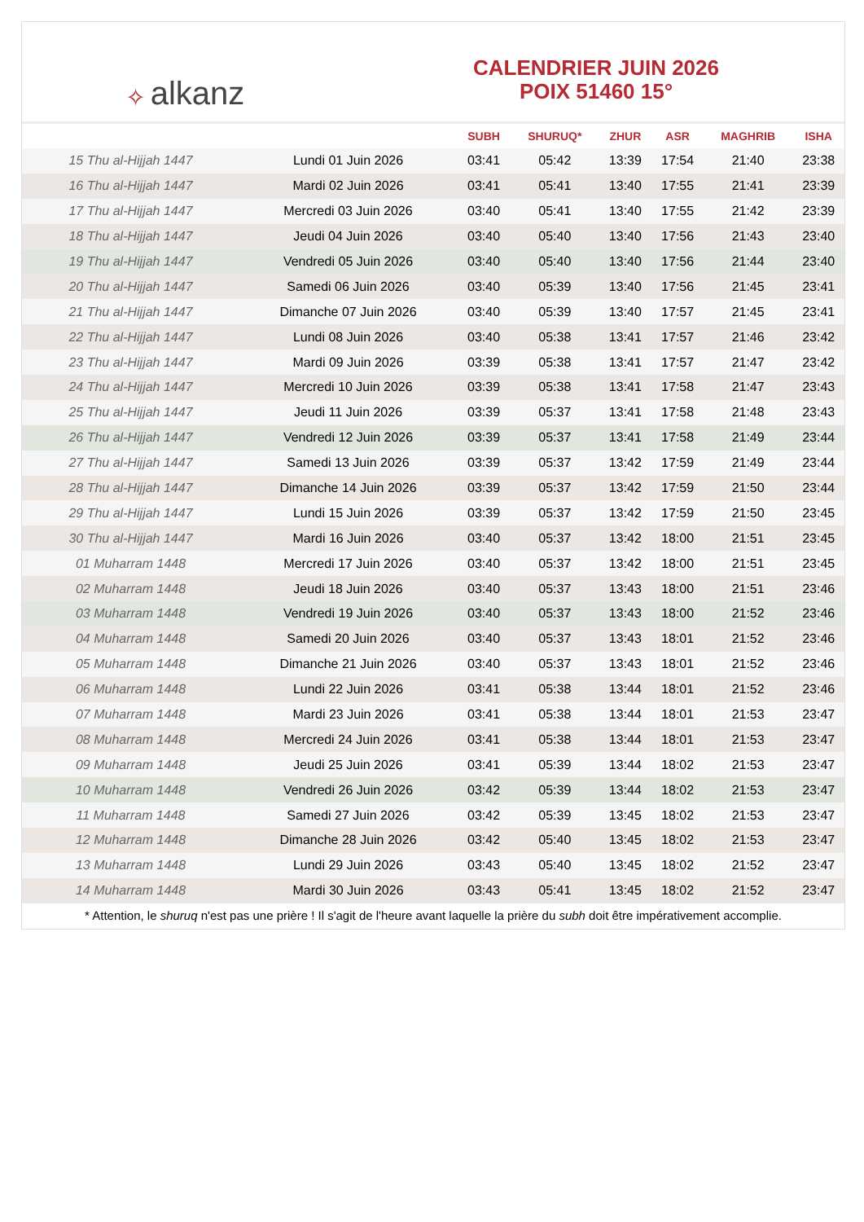✧ alkanz
CALENDRIER JUIN 2026
POIX 51460 15°
| | | SUBH | SHURUQ* | ZHUR | ASR | MAGHRIB | ISHA |
| --- | --- | --- | --- | --- | --- | --- | --- |
| 15 Thu al-Hijjah 1447 | Lundi 01 Juin 2026 | 03:41 | 05:42 | 13:39 | 17:54 | 21:40 | 23:38 |
| 16 Thu al-Hijjah 1447 | Mardi 02 Juin 2026 | 03:41 | 05:41 | 13:40 | 17:55 | 21:41 | 23:39 |
| 17 Thu al-Hijjah 1447 | Mercredi 03 Juin 2026 | 03:40 | 05:41 | 13:40 | 17:55 | 21:42 | 23:39 |
| 18 Thu al-Hijjah 1447 | Jeudi 04 Juin 2026 | 03:40 | 05:40 | 13:40 | 17:56 | 21:43 | 23:40 |
| 19 Thu al-Hijjah 1447 | Vendredi 05 Juin 2026 | 03:40 | 05:40 | 13:40 | 17:56 | 21:44 | 23:40 |
| 20 Thu al-Hijjah 1447 | Samedi 06 Juin 2026 | 03:40 | 05:39 | 13:40 | 17:56 | 21:45 | 23:41 |
| 21 Thu al-Hijjah 1447 | Dimanche 07 Juin 2026 | 03:40 | 05:39 | 13:40 | 17:57 | 21:45 | 23:41 |
| 22 Thu al-Hijjah 1447 | Lundi 08 Juin 2026 | 03:40 | 05:38 | 13:41 | 17:57 | 21:46 | 23:42 |
| 23 Thu al-Hijjah 1447 | Mardi 09 Juin 2026 | 03:39 | 05:38 | 13:41 | 17:57 | 21:47 | 23:42 |
| 24 Thu al-Hijjah 1447 | Mercredi 10 Juin 2026 | 03:39 | 05:38 | 13:41 | 17:58 | 21:47 | 23:43 |
| 25 Thu al-Hijjah 1447 | Jeudi 11 Juin 2026 | 03:39 | 05:37 | 13:41 | 17:58 | 21:48 | 23:43 |
| 26 Thu al-Hijjah 1447 | Vendredi 12 Juin 2026 | 03:39 | 05:37 | 13:41 | 17:58 | 21:49 | 23:44 |
| 27 Thu al-Hijjah 1447 | Samedi 13 Juin 2026 | 03:39 | 05:37 | 13:42 | 17:59 | 21:49 | 23:44 |
| 28 Thu al-Hijjah 1447 | Dimanche 14 Juin 2026 | 03:39 | 05:37 | 13:42 | 17:59 | 21:50 | 23:44 |
| 29 Thu al-Hijjah 1447 | Lundi 15 Juin 2026 | 03:39 | 05:37 | 13:42 | 17:59 | 21:50 | 23:45 |
| 30 Thu al-Hijjah 1447 | Mardi 16 Juin 2026 | 03:40 | 05:37 | 13:42 | 18:00 | 21:51 | 23:45 |
| 01 Muharram 1448 | Mercredi 17 Juin 2026 | 03:40 | 05:37 | 13:42 | 18:00 | 21:51 | 23:45 |
| 02 Muharram 1448 | Jeudi 18 Juin 2026 | 03:40 | 05:37 | 13:43 | 18:00 | 21:51 | 23:46 |
| 03 Muharram 1448 | Vendredi 19 Juin 2026 | 03:40 | 05:37 | 13:43 | 18:00 | 21:52 | 23:46 |
| 04 Muharram 1448 | Samedi 20 Juin 2026 | 03:40 | 05:37 | 13:43 | 18:01 | 21:52 | 23:46 |
| 05 Muharram 1448 | Dimanche 21 Juin 2026 | 03:40 | 05:37 | 13:43 | 18:01 | 21:52 | 23:46 |
| 06 Muharram 1448 | Lundi 22 Juin 2026 | 03:41 | 05:38 | 13:44 | 18:01 | 21:52 | 23:46 |
| 07 Muharram 1448 | Mardi 23 Juin 2026 | 03:41 | 05:38 | 13:44 | 18:01 | 21:53 | 23:47 |
| 08 Muharram 1448 | Mercredi 24 Juin 2026 | 03:41 | 05:38 | 13:44 | 18:01 | 21:53 | 23:47 |
| 09 Muharram 1448 | Jeudi 25 Juin 2026 | 03:41 | 05:39 | 13:44 | 18:02 | 21:53 | 23:47 |
| 10 Muharram 1448 | Vendredi 26 Juin 2026 | 03:42 | 05:39 | 13:44 | 18:02 | 21:53 | 23:47 |
| 11 Muharram 1448 | Samedi 27 Juin 2026 | 03:42 | 05:39 | 13:45 | 18:02 | 21:53 | 23:47 |
| 12 Muharram 1448 | Dimanche 28 Juin 2026 | 03:42 | 05:40 | 13:45 | 18:02 | 21:53 | 23:47 |
| 13 Muharram 1448 | Lundi 29 Juin 2026 | 03:43 | 05:40 | 13:45 | 18:02 | 21:52 | 23:47 |
| 14 Muharram 1448 | Mardi 30 Juin 2026 | 03:43 | 05:41 | 13:45 | 18:02 | 21:52 | 23:47 |
* Attention, le shuruq n'est pas une prière ! Il s'agit de l'heure avant laquelle la prière du subh doit être impérativement accomplie.